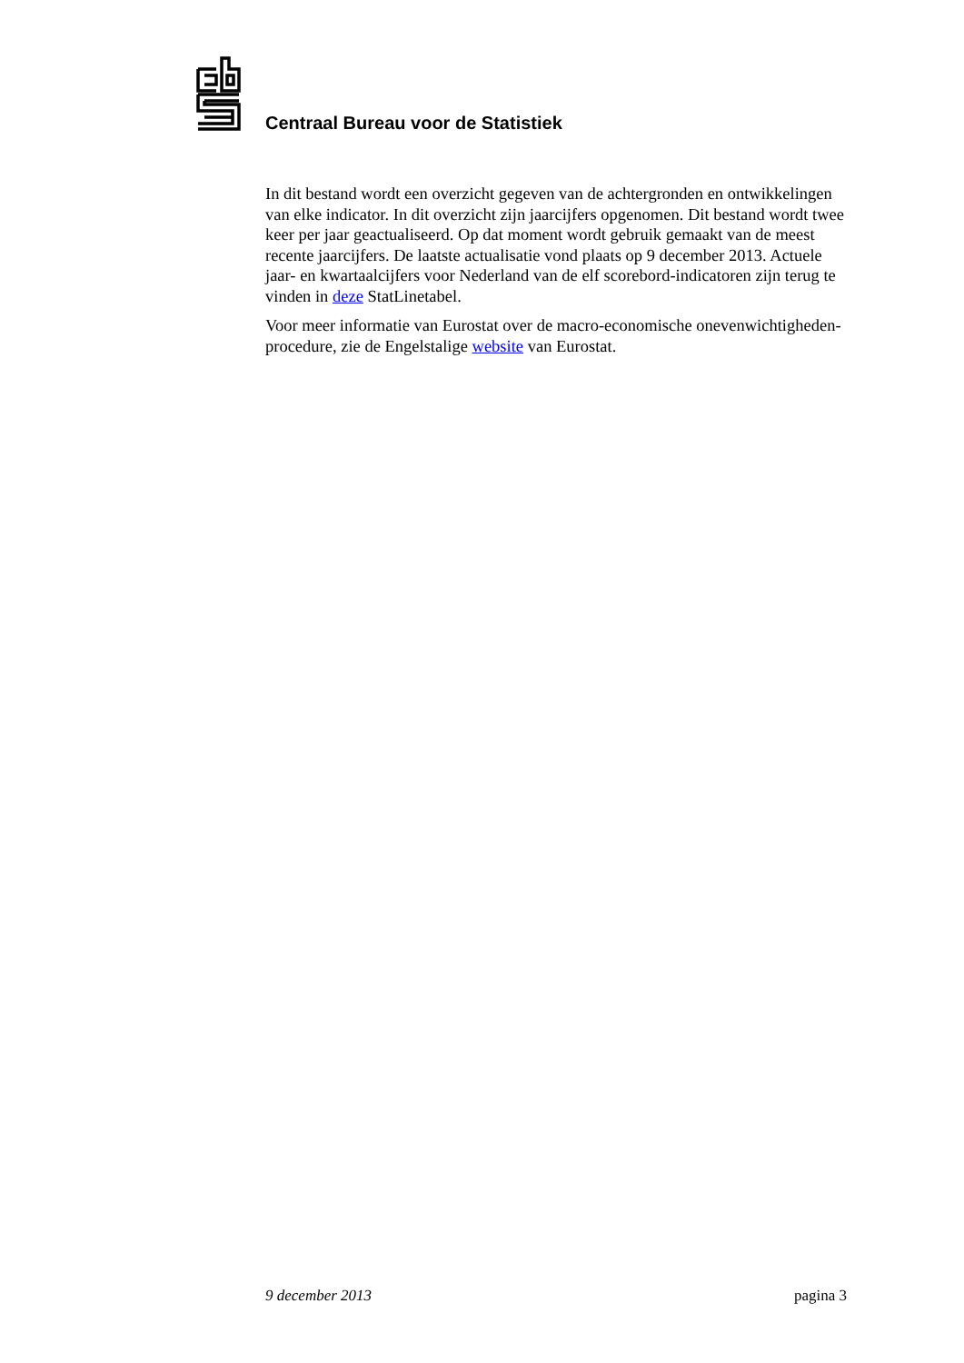Centraal Bureau voor de Statistiek
In dit bestand wordt een overzicht gegeven van de achtergronden en ontwikkelingen van elke indicator. In dit overzicht zijn jaarcijfers opgenomen. Dit bestand wordt twee keer per jaar geactualiseerd. Op dat moment wordt gebruik gemaakt van de meest recente jaarcijfers. De laatste actualisatie vond plaats op 9 december 2013. Actuele jaar- en kwartaalcijfers voor Nederland van de elf scorebord-indicatoren zijn terug te vinden in deze StatLinetabel.
Voor meer informatie van Eurostat over de macro-economische onevenwichtigheden­procedure, zie de Engelstalige website van Eurostat.
9 december 2013 pagina 3